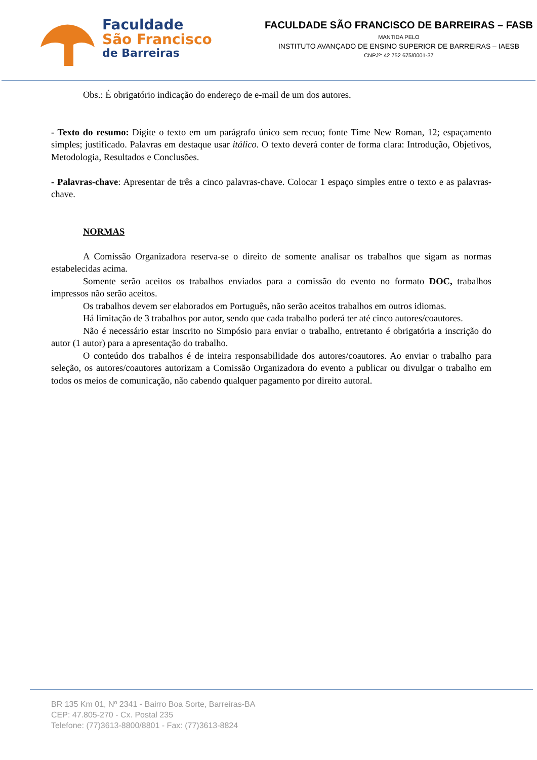Faculdade
São Francisco
de Barreiras
FACULDADE SÃO FRANCISCO DE BARREIRAS – FASB
MANTIDA PELO
INSTITUTO AVANÇADO DE ENSINO SUPERIOR DE BARREIRAS – IAESB
CNPJº: 42 752 675/0001-37
Obs.: É obrigatório indicação do endereço de e-mail de um dos autores.
- Texto do resumo: Digite o texto em um parágrafo único sem recuo; fonte Time New Roman, 12; espaçamento simples; justificado. Palavras em destaque usar itálico. O texto deverá conter de forma clara: Introdução, Objetivos, Metodologia, Resultados e Conclusões.
- Palavras-chave: Apresentar de três a cinco palavras-chave. Colocar 1 espaço simples entre o texto e as palavras-chave.
NORMAS
A Comissão Organizadora reserva-se o direito de somente analisar os trabalhos que sigam as normas estabelecidas acima.
Somente serão aceitos os trabalhos enviados para a comissão do evento no formato DOC, trabalhos impressos não serão aceitos.
Os trabalhos devem ser elaborados em Português, não serão aceitos trabalhos em outros idiomas.
Há limitação de 3 trabalhos por autor, sendo que cada trabalho poderá ter até cinco autores/coautores.
Não é necessário estar inscrito no Simpósio para enviar o trabalho, entretanto é obrigatória a inscrição do autor (1 autor) para a apresentação do trabalho.
O conteúdo dos trabalhos é de inteira responsabilidade dos autores/coautores. Ao enviar o trabalho para seleção, os autores/coautores autorizam a Comissão Organizadora do evento a publicar ou divulgar o trabalho em todos os meios de comunicação, não cabendo qualquer pagamento por direito autoral.
BR 135 Km 01, Nº 2341 - Bairro Boa Sorte, Barreiras-BA
CEP: 47.805-270 - Cx. Postal 235
Telefone: (77)3613-8800/8801 - Fax: (77)3613-8824